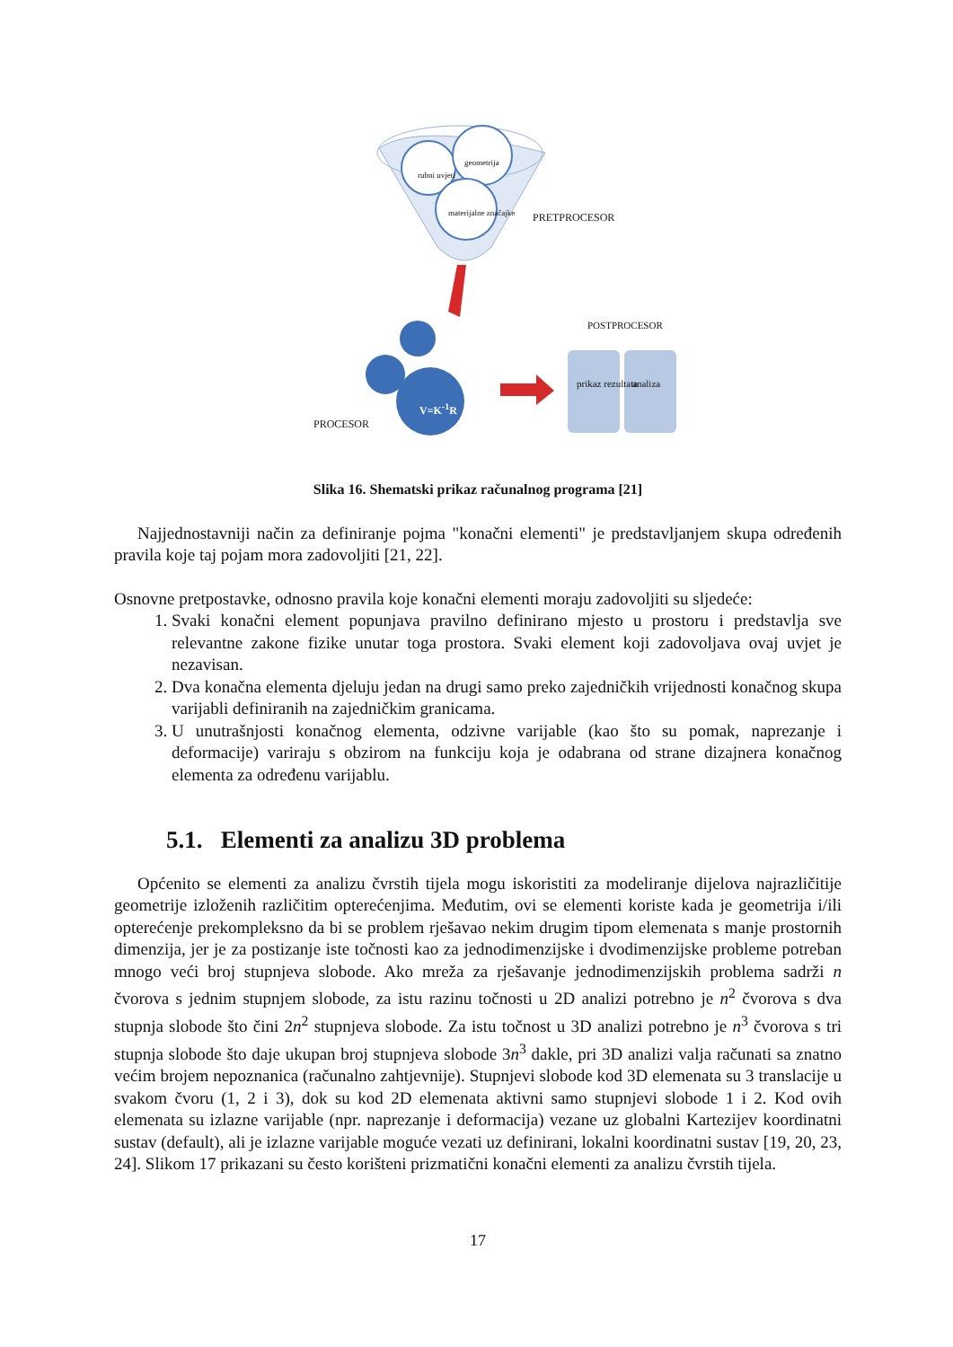rubni uvjeti
geometrija
materijalne značajke PRETPROCESOR
POSTPROCESOR
V=K<sup>-1</sup>R
prikaz rezultata analiza
PROCESOR
Slika 16. Shematski prikaz računalnog programa [21]
Najjednostavniji način za definiranje pojma "konačni elementi" je predstavljanjem skupa određenih pravila koje taj pojam mora zadovoljiti [21, 22].
Osnovne pretpostavke, odnosno pravila koje konačni elementi moraju zadovoljiti su sljedeće:
1. Svaki konačni element popunjava pravilno definirano mjesto u prostoru i predstavlja sve relevantne zakone fizike unutar toga prostora. Svaki element koji zadovoljava ovaj uvjet je nezavisan.
2. Dva konačna elementa djeluju jedan na drugi samo preko zajedničkih vrijednosti konačnog skupa varijabli definiranih na zajedničkim granicama.
3. U unutrašnjosti konačnog elementa, odzivne varijable (kao što su pomak, naprezanje i deformacije) variraju s obzirom na funkciju koja je odabrana od strane dizajnera konačnog elementa za određenu varijablu.
5.1. Elementi za analizu 3D problema
Općenito se elementi za analizu čvrstih tijela mogu iskoristiti za modeliranje dijelova najrazličitije geometrije izloženih različitim opterećenjima. Međutim, ovi se elementi koriste kada je geometrija i/ili opterećenje prekompleksno da bi se problem rješavao nekim drugim tipom elemenata s manje prostornih dimenzija, jer je za postizanje iste točnosti kao za jednodimenzijske i dvodimenzijske probleme potreban mnogo veći broj stupnjeva slobode. Ako mreža za rješavanje jednodimenzijskih problema sadrži n čvorova s jednim stupnjem slobode, za istu razinu točnosti u 2D analizi potrebno je n<sup>2</sup> čvorova s dva stupnja slobode što čini 2n<sup>2</sup> stupnjeva slobode. Za istu točnost u 3D analizi potrebno je n<sup>3</sup> čvorova s tri stupnja slobode što daje ukupan broj stupnjeva slobode 3n<sup>3</sup> dakle, pri 3D analizi valja računati sa znatno većim brojem nepoznanica (računalno zahtjevnije). Stupnjevi slobode kod 3D elemenata su 3 translacije u svakom čvoru (1, 2 i 3), dok su kod 2D elemenata aktivni samo stupnjevi slobode 1 i 2. Kod ovih elemenata su izlazne varijable (npr. naprezanje i deformacija) vezane uz globalni Kartezijev koordinatni sustav (default), ali je izlazne varijable moguće vezati uz definirani, lokalni koordinatni sustav [19, 20, 23, 24]. Slikom 17 prikazani su često korišteni prizmatični konačni elementi za analizu čvrstih tijela.
17